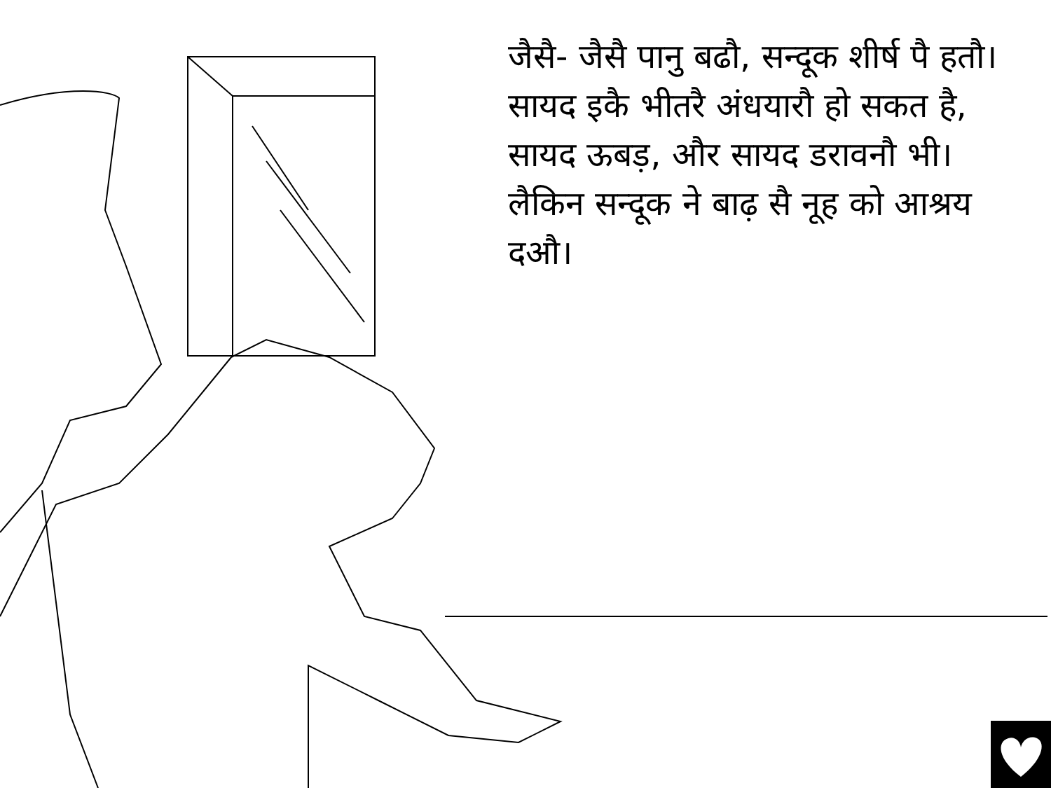जैसै- जैसै पानु बढौ, सन्दूक शीर्ष पै हतौ। सायद इकै भीतरै अंधयारौ हो सकत है, सायद ऊबड़, और सायद डरावनौ भी। लैकिन सन्दूक ने बाढ़ सै नूह को आश्रय दऔ।